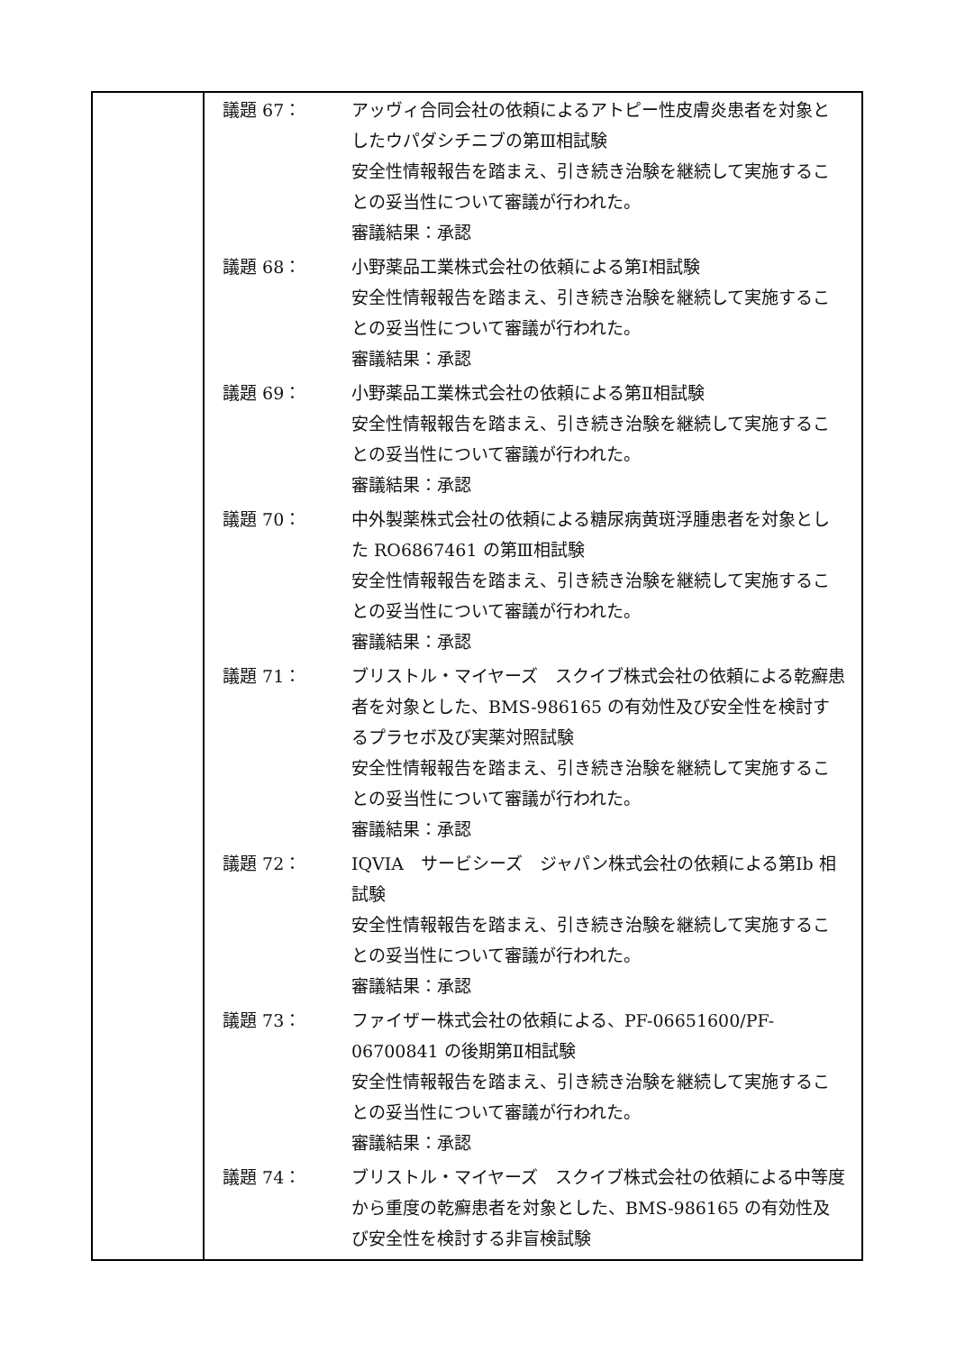| | 議題 67： アッヴィ合同会社の依頼によるアトピー性皮膚炎患者を対象としたウパダシチニブの第Ⅲ相試験 安全性情報報告を踏まえ、引き続き治験を継続して実施することの妥当性について審議が行われた。 審議結果：承認 議題 68： 小野薬品工業株式会社の依頼による第Ⅰ相試験 安全性情報報告を踏まえ、引き続き治験を継続して実施することの妥当性について審議が行われた。 審議結果：承認 議題 69： 小野薬品工業株式会社の依頼による第Ⅱ相試験 安全性情報報告を踏まえ、引き続き治験を継続して実施することの妥当性について審議が行われた。 審議結果：承認 議題 70： 中外製薬株式会社の依頼による糖尿病黄斑浮腫患者を対象とした RO6867461 の第Ⅲ相試験 安全性情報報告を踏まえ、引き続き治験を継続して実施することの妥当性について審議が行われた。 審議結果：承認 議題 71： ブリストル・マイヤーズ スクイブ株式会社の依頼による乾癬患者を対象とした、BMS-986165 の有効性及び安全性を検討するプラセボ及び実薬対照試験 安全性情報報告を踏まえ、引き続き治験を継続して実施することの妥当性について審議が行われた。 審議結果：承認 議題 72： IQVIA サービシーズ ジャパン株式会社の依頼による第Ⅰb 相試験 安全性情報報告を踏まえ、引き続き治験を継続して実施することの妥当性について審議が行われた。 審議結果：承認 議題 73： ファイザー株式会社の依頼による、PF-06651600/PF-06700841 の後期第Ⅱ相試験 安全性情報報告を踏まえ、引き続き治験を継続して実施することの妥当性について審議が行われた。 審議結果：承認 議題 74： ブリストル・マイヤーズ スクイブ株式会社の依頼による中等度から重度の乾癬患者を対象とした、BMS-986165 の有効性及び安全性を検討する非盲検試験 |